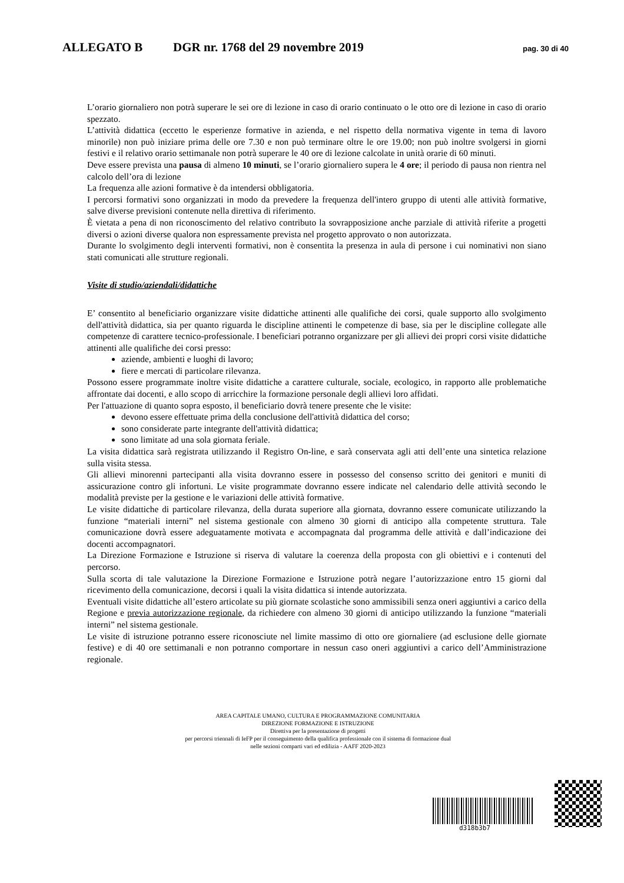ALLEGATO B DGR nr. 1768 del 29 novembre 2019 pag. 30 di 40
L’orario giornaliero non potrà superare le sei ore di lezione in caso di orario continuato o le otto ore di lezione in caso di orario spezzato.
L’attività didattica (eccetto le esperienze formative in azienda, e nel rispetto della normativa vigente in tema di lavoro minorile) non può iniziare prima delle ore 7.30 e non può terminare oltre le ore 19.00; non può inoltre svolgersi in giorni festivi e il relativo orario settimanale non potrà superare le 40 ore di lezione calcolate in unità orarie di 60 minuti.
Deve essere prevista una pausa di almeno 10 minuti, se l’orario giornaliero supera le 4 ore; il periodo di pausa non rientra nel calcolo dell’ora di lezione
La frequenza alle azioni formative è da intendersi obbligatoria.
I percorsi formativi sono organizzati in modo da prevedere la frequenza dell'intero gruppo di utenti alle attività formative, salve diverse previsioni contenute nella direttiva di riferimento.
È vietata a pena di non riconoscimento del relativo contributo la sovrapposizione anche parziale di attività riferite a progetti diversi o azioni diverse qualora non espressamente prevista nel progetto approvato o non autorizzata.
Durante lo svolgimento degli interventi formativi, non è consentita la presenza in aula di persone i cui nominativi non siano stati comunicati alle strutture regionali.
Visite di studio/aziendali/didattiche
E’ consentito al beneficiario organizzare visite didattiche attinenti alle qualifiche dei corsi, quale supporto allo svolgimento dell'attività didattica, sia per quanto riguarda le discipline attinenti le competenze di base, sia per le discipline collegate alle competenze di carattere tecnico-professionale. I beneficiari potranno organizzare per gli allievi dei propri corsi visite didattiche attinenti alle qualifiche dei corsi presso:
aziende, ambienti e luoghi di lavoro;
fiere e mercati di particolare rilevanza.
Possono essere programmate inoltre visite didattiche a carattere culturale, sociale, ecologico, in rapporto alle problematiche affrontate dai docenti, e allo scopo di arricchire la formazione personale degli allievi loro affidati.
Per l'attuazione di quanto sopra esposto, il beneficiario dovrà tenere presente che le visite:
devono essere effettuate prima della conclusione dell'attività didattica del corso;
sono considerate parte integrante dell'attività didattica;
sono limitate ad una sola giornata feriale.
La visita didattica sarà registrata utilizzando il Registro On-line, e sarà conservata agli atti dell’ente una sintetica relazione sulla visita stessa.
Gli allievi minorenni partecipanti alla visita dovranno essere in possesso del consenso scritto dei genitori e muniti di assicurazione contro gli infortuni. Le visite programmate dovranno essere indicate nel calendario delle attività secondo le modalità previste per la gestione e le variazioni delle attività formative.
Le visite didattiche di particolare rilevanza, della durata superiore alla giornata, dovranno essere comunicate utilizzando la funzione “materiali interni” nel sistema gestionale con almeno 30 giorni di anticipo alla competente struttura. Tale comunicazione dovrà essere adeguatamente motivata e accompagnata dal programma delle attività e dall’indicazione dei docenti accompagnatori.
La Direzione Formazione e Istruzione si riserva di valutare la coerenza della proposta con gli obiettivi e i contenuti del percorso.
Sulla scorta di tale valutazione la Direzione Formazione e Istruzione potrà negare l’autorizzazione entro 15 giorni dal ricevimento della comunicazione, decorsi i quali la visita didattica si intende autorizzata.
Eventuali visite didattiche all’estero articolate su più giornate scolastiche sono ammissibili senza oneri aggiuntivi a carico della Regione e previa autorizzazione regionale, da richiedere con almeno 30 giorni di anticipo utilizzando la funzione “materiali interni” nel sistema gestionale.
Le visite di istruzione potranno essere riconosciute nel limite massimo di otto ore giornaliere (ad esclusione delle giornate festive) e di 40 ore settimanali e non potranno comportare in nessun caso oneri aggiuntivi a carico dell’Amministrazione regionale.
AREA CAPITALE UMANO, CULTURA E PROGRAMMAZIONE COMUNITARIA
DIREZIONE FORMAZIONE E ISTRUZIONE
Direttiva per la presentazione di progetti
per percorsi triennali di IeFP per il conseguimento della qualifica professionale con il sistema di formazione dual
nelle sezioni comparti vari ed edilizia - AAFF 2020-2023
d318b3b7